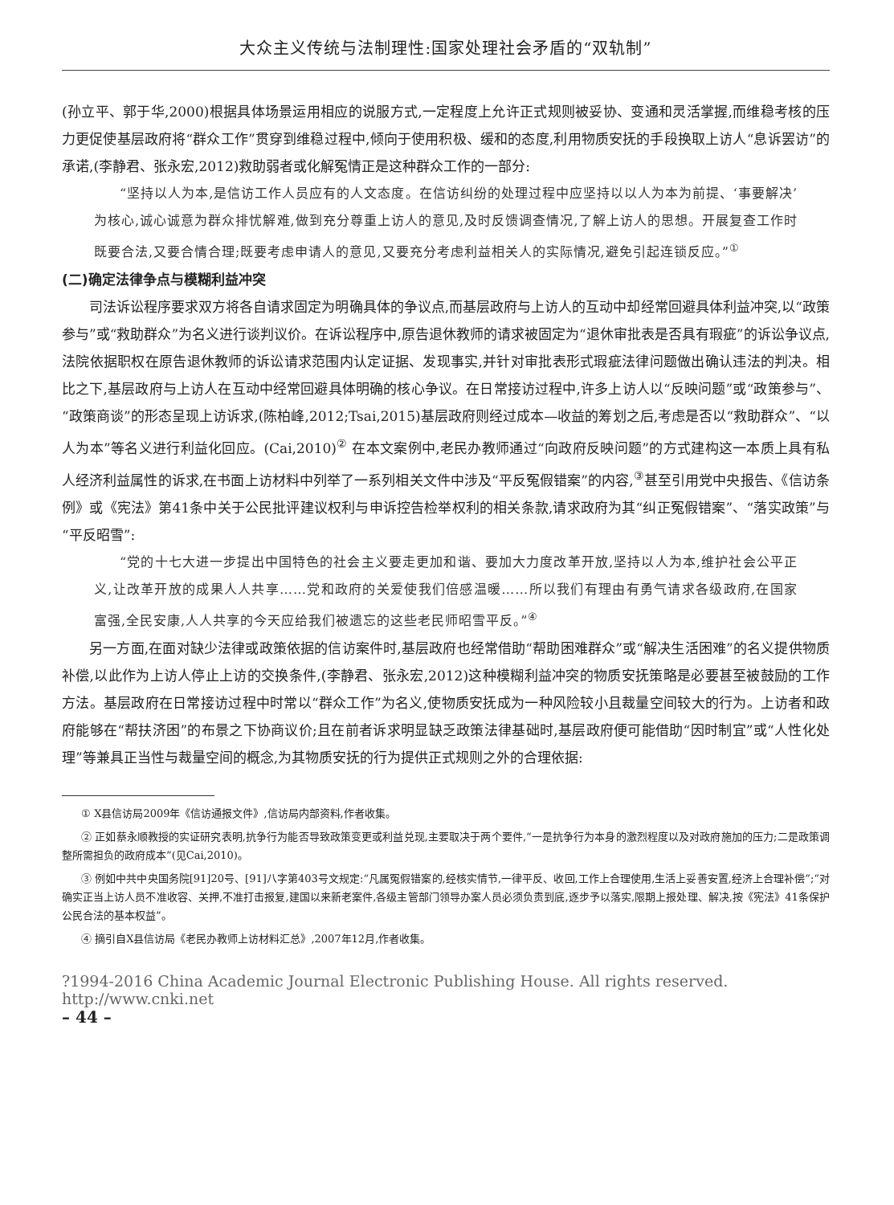大众主义传统与法制理性:国家处理社会矛盾的“双轨制”
(孙立平、郭于华,2000)根据具体场景运用相应的说服方式,一定程度上允许正式规则被妥协、变通和灵活掌握,而维稳考核的压力更促使基层政府将“群众工作”贯穿到维稳过程中,倾向于使用积极、缓和的态度,利用物质安抚的手段换取上访人“息诉罢访”的承诺,(李静君、张永宏,2012)救助弱者或化解冤情正是这种群众工作的一部分:
“坚持以人为本,是信访工作人员应有的人文态度。在信访纠纷的处理过程中应坚持以以人为本为前提、‘事要解决’为核心,诚心诚意为群众排忧解难,做到充分尊重上访人的意见,及时反馈调查情况,了解上访人的思想。开展复查工作时既要合法,又要合情合理;既要考虑申请人的意见,又要充分考虑利益相关人的实际情况,避免引起连锁反应。”<sup>①</sup>
(二)确定法律争点与模糊利益冲突
司法诉讼程序要求双方将各自请求固定为明确具体的争议点,而基层政府与上访人的互动中却经常回避具体利益冲突,以“政策参与”或“救助群众”为名义进行谈判议价。在诉讼程序中,原告退休教师的请求被固定为“退休审批表是否具有瑕疵”的诉讼争议点,法院依据职权在原告退休教师的诉讼请求范围内认定证据、发现事实,并针对审批表形式瑕疵法律问题做出确认违法的判决。相比之下,基层政府与上访人在互动中经常回避具体明确的核心争议。在日常接访过程中,许多上访人以“反映问题”或“政策参与”、“政策商谈”的形态呈现上访诉求,(陈柏峰,2012;Tsai,2015)基层政府则经过成本—收益的筹划之后,考虑是否以“救助群众”、“以人为本”等名义进行利益化回应。(Cai,2010)<sup>②</sup> 在本文案例中,老民办教师通过“向政府反映问题”的方式建构这一本质上具有私人经济利益属性的诉求,在书面上访材料中列举了一系列相关文件中涉及“平反冤假错案”的内容,<sup>③</sup>甚至引用党中央报告、《信访条例》或《宪法》第41条中关于公民批评建议权利与申诉控告检举权利的相关条款,请求政府为其“纠正冤假错案”、“落实政策”与“平反昭雪”:
“党的十七大进一步提出中国特色的社会主义要走更加和谐、要加大力度改革开放,坚持以人为本,维护社会公平正义,让改革开放的成果人人共享……党和政府的关爱使我们倍感温暖……所以我们有理由有勇气请求各级政府,在国家富强,全民安康,人人共享的今天应给我们被遗忘的这些老民师昭雪平反。”<sup>④</sup>
另一方面,在面对缺少法律或政策依据的信访案件时,基层政府也经常借助“帮助困难群众”或“解决生活困难”的名义提供物质补偿,以此作为上访人停止上访的交换条件,(李静君、张永宏,2012)这种模糊利益冲突的物质安抚策略是必要甚至被鼓励的工作方法。基层政府在日常接访过程中时常以“群众工作”为名义,使物质安抚成为一种风险较小且裁量空间较大的行为。上访者和政府能够在“帮扶济困”的布景之下协商议价;且在前者诉求明显缺乏政策法律基础时,基层政府便可能借助“因时制宜”或“人性化处理”等兼具正当性与裁量空间的概念,为其物质安抚的行为提供正式规则之外的合理依据:
① X县信访局2009年《信访通报文件》,信访局内部资料,作者收集。
② 正如蔡永顺教授的实证研究表明,抗争行为能否导致政策变更或利益兑现,主要取决于两个要件,“一是抗争行为本身的激烈程度以及对政府施加的压力;二是政策调整所需担负的政府成本”(见Cai,2010)。
③ 例如中共中央国务院[91]20号、[91]八字第403号文规定:“凡属冤假错案的,经核实情节,一律平反、收回,工作上合理使用,生活上妥善安置,经济上合理补偿”;“对确实正当上访人员不准收容、关押,不准打击报复,建国以来新老案件,各级主管部门领导办案人员必须负责到底,逐步予以落实,限期上报处理、解决,按《宪法》41条保护公民合法的基本权益”。
④ 摘引自X县信访局《老民办教师上访材料汇总》,2007年12月,作者收集。
?1994-2016 China Academic Journal Electronic Publishing House. All rights reserved. http://www.cnki.net
– 44 –